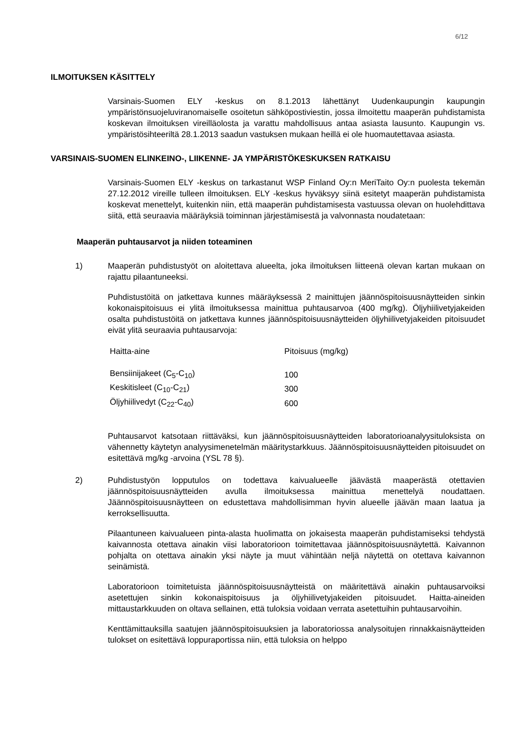6/12
ILMOITUKSEN KÄSITTELY
Varsinais-Suomen ELY -keskus on 8.1.2013 lähettänyt Uudenkaupungin kaupungin ympäristönsuojeluviranomaiselle osoitetun sähköpostiviestin, jossa ilmoitettu maaperän puhdistamista koskevan ilmoituksen vireilläolosta ja varattu mahdollisuus antaa asiasta lausunto. Kaupungin vs. ympäristösihteeriltä 28.1.2013 saadun vastuksen mukaan heillä ei ole huomautettavaa asiasta.
VARSINAIS-SUOMEN ELINKEINO-, LIIKENNE- JA YMPÄRISTÖKESKUKSEN RATKAISU
Varsinais-Suomen ELY -keskus on tarkastanut WSP Finland Oy:n MeriTaito Oy:n puolesta tekemän 27.12.2012 vireille tulleen ilmoituksen. ELY -keskus hyväksyy siinä esitetyt maaperän puhdistamista koskevat menettelyt, kuitenkin niin, että maaperän puhdistamisesta vastuussa olevan on huolehdittava siitä, että seuraavia määräyksiä toiminnan järjestämisestä ja valvonnasta noudatetaan:
Maaperän puhtausarvot ja niiden toteaminen
1) Maaperän puhdistustyöt on aloitettava alueelta, joka ilmoituksen liitteenä olevan kartan mukaan on rajattu pilaantuneeksi.
Puhdistustöitä on jatkettava kunnes määräyksessä 2 mainittujen jäännöspitoisuusnäytteiden sinkin kokonaispitoisuus ei ylitä ilmoituksessa mainittua puhtausarvoa (400 mg/kg). Öljyhiilivetyjakeiden osalta puhdistustöitä on jatkettava kunnes jäännöspitoisuusnäytteiden öljyhiilivetyjakeiden pitoisuudet eivät ylitä seuraavia puhtausarvoja:
| Haitta-aine | Pitoisuus (mg/kg) |
| Bensiinijakeet (C<sub>5</sub>-C<sub>10</sub>) | 100 |
| Keskitisleet (C<sub>10</sub>-C<sub>21</sub>) | 300 |
| Öljyhiilivedyt (C<sub>22</sub>-C<sub>40</sub>) | 600 |
Puhtausarvot katsotaan riittäväksi, kun jäännöspitoisuusnäytteiden laboratorioanalyysituloksista on vähennetty käytetyn analyysimenetelmän määritystarkkuus. Jäännöspitoisuusnäytteiden pitoisuudet on esitettävä mg/kg -arvoina (YSL 78 §).
2) Puhdistustyön lopputulos on todettava kaivualueelle jäävästä maaperästä otettavien jäännöspitoisuusnäytteiden avulla ilmoituksessa mainittua menettelyä noudattaen. Jäännöspitoisuusnäytteen on edustettava mahdollisimman hyvin alueelle jäävän maan laatua ja kerroksellisuutta.
Pilaantuneen kaivualueen pinta-alasta huolimatta on jokaisesta maaperän puhdistamiseksi tehdystä kaivannosta otettava ainakin viisi laboratorioon toimitettavaa jäännöspitoisuusnäytettä. Kaivannon pohjalta on otettava ainakin yksi näyte ja muut vähintään neljä näytettä on otettava kaivannon seinämistä.
Laboratorioon toimitetuista jäännöspitoisuusnäytteistä on määritettävä ainakin puhtausarvoiksi asetettujen sinkin kokonaispitoisuus ja öljyhiilivetyjakeiden pitoisuudet. Haitta-aineiden mittaustarkkuuden on oltava sellainen, että tuloksia voidaan verrata asetettuihin puhtausarvoihin.
Kenttämittauksilla saatujen jäännöspitoisuuksien ja laboratoriossa analysoitujen rinnakkaisnäytteiden tulokset on esitettävä loppuraportissa niin, että tuloksia on helppo